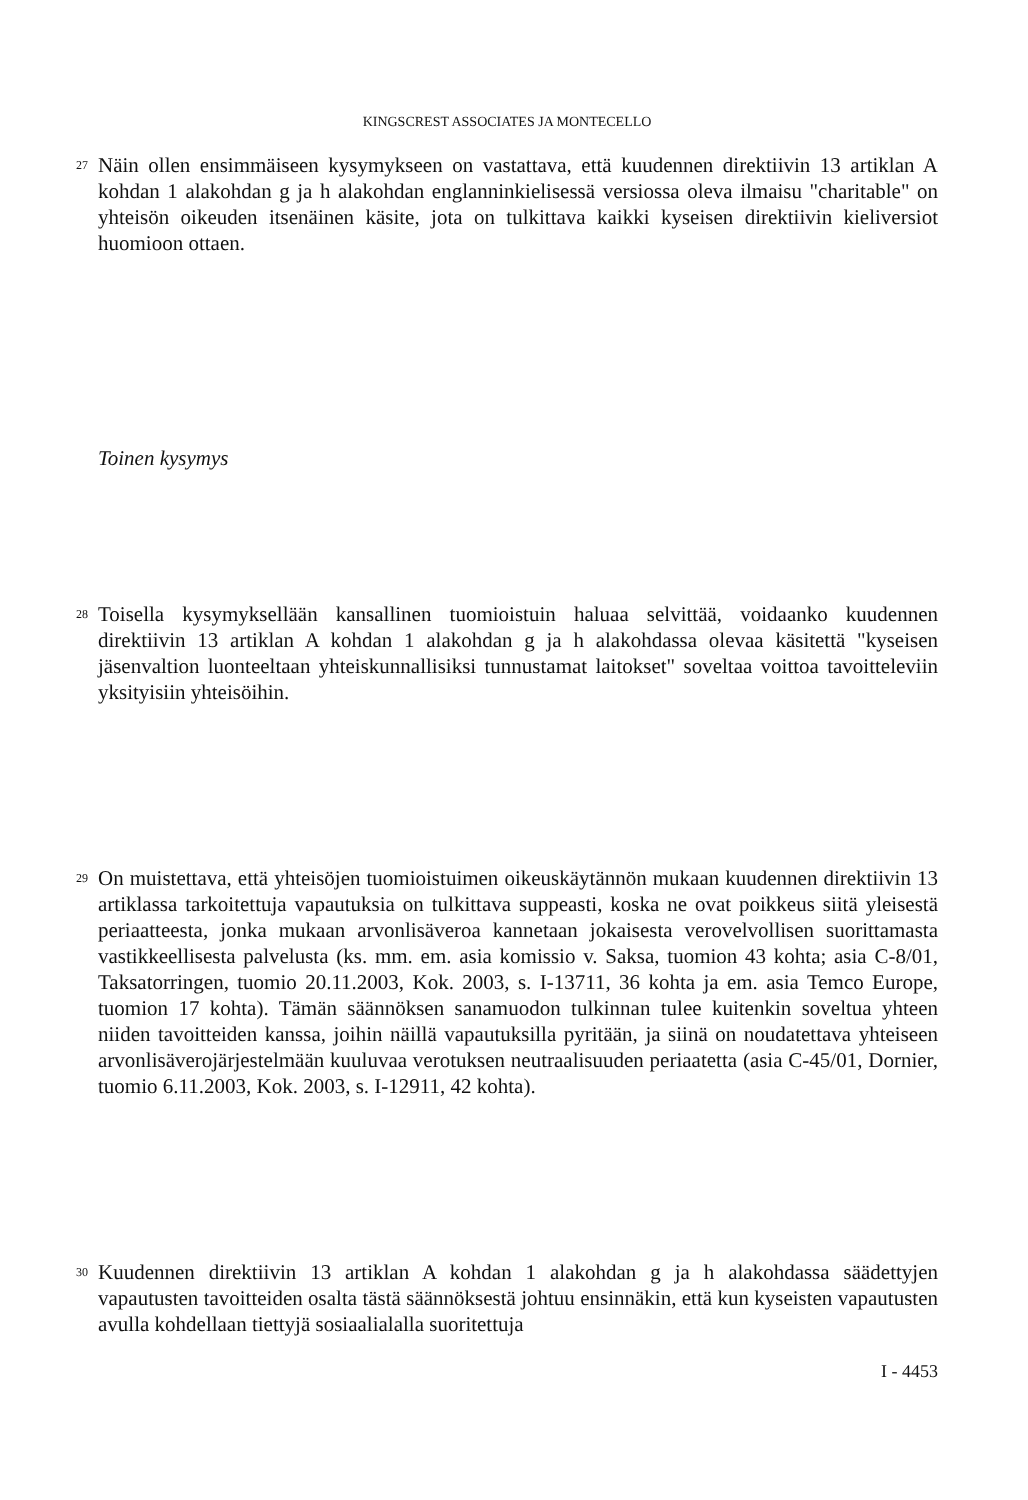KINGSCREST ASSOCIATES JA MONTECELLO
27 Näin ollen ensimmäiseen kysymykseen on vastattava, että kuudennen direktiivin 13 artiklan A kohdan 1 alakohdan g ja h alakohdan englanninkielisessä versiossa oleva ilmaisu "charitable" on yhteisön oikeuden itsenäinen käsite, jota on tulkittava kaikki kyseisen direktiivin kieliversiot huomioon ottaen.
Toinen kysymys
28 Toisella kysymyksellään kansallinen tuomioistuin haluaa selvittää, voidaanko kuudennen direktiivin 13 artiklan A kohdan 1 alakohdan g ja h alakohdassa olevaa käsitettä "kyseisen jäsenvaltion luonteeltaan yhteiskunnallisiksi tunnustamat laitokset" soveltaa voittoa tavoitteleviin yksityisiin yhteisöihin.
29 On muistettava, että yhteisöjen tuomioistuimen oikeuskäytännön mukaan kuudennen direktiivin 13 artiklassa tarkoitettuja vapautuksia on tulkittava suppeasti, koska ne ovat poikkeus siitä yleisestä periaatteesta, jonka mukaan arvonlisäveroa kannetaan jokaisesta verovelvollisen suorittamasta vastikkeellisesta palvelusta (ks. mm. em. asia komissio v. Saksa, tuomion 43 kohta; asia C-8/01, Taksatorringen, tuomio 20.11.2003, Kok. 2003, s. I-13711, 36 kohta ja em. asia Temco Europe, tuomion 17 kohta). Tämän säännöksen sanamuodon tulkinnan tulee kuitenkin soveltua yhteen niiden tavoitteiden kanssa, joihin näillä vapautuksilla pyritään, ja siinä on noudatettava yhteiseen arvonlisäverojärjestelmään kuuluvaa verotuksen neutraalisuuden periaatetta (asia C-45/01, Dornier, tuomio 6.11.2003, Kok. 2003, s. I-12911, 42 kohta).
30 Kuudennen direktiivin 13 artiklan A kohdan 1 alakohdan g ja h alakohdassa säädettyjen vapautusten tavoitteiden osalta tästä säännöksestä johtuu ensinnäkin, että kun kyseisten vapautusten avulla kohdellaan tiettyjä sosiaalialalla suoritettuja
I - 4453